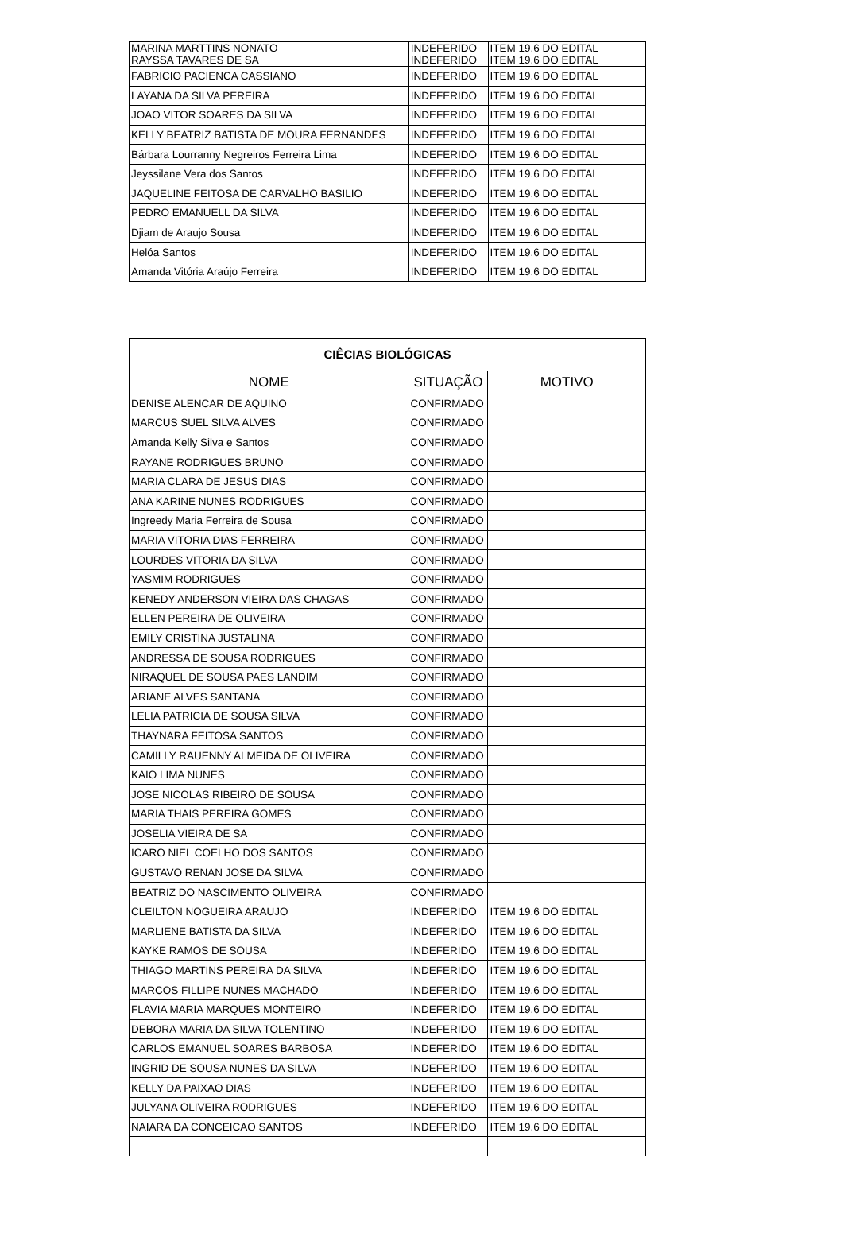| MARINA MARTTINS NONATO RAYSSA TAVARES DE SA | INDEFERIDO INDEFERIDO | ITEM 19.6 DO EDITAL ITEM 19.6 DO EDITAL |
| FABRICIO PACIENCA CASSIANO | INDEFERIDO | ITEM 19.6 DO EDITAL |
| LAYANA DA SILVA PEREIRA | INDEFERIDO | ITEM 19.6 DO EDITAL |
| JOAO VITOR SOARES DA SILVA | INDEFERIDO | ITEM 19.6 DO EDITAL |
| KELLY BEATRIZ BATISTA DE MOURA FERNANDES | INDEFERIDO | ITEM 19.6 DO EDITAL |
| Bárbara Lourranny Negreiros Ferreira Lima | INDEFERIDO | ITEM 19.6 DO EDITAL |
| Jeyssilane Vera dos Santos | INDEFERIDO | ITEM 19.6 DO EDITAL |
| JAQUELINE FEITOSA DE CARVALHO BASILIO | INDEFERIDO | ITEM 19.6 DO EDITAL |
| PEDRO EMANUELL DA SILVA | INDEFERIDO | ITEM 19.6 DO EDITAL |
| Djiam de Araujo Sousa | INDEFERIDO | ITEM 19.6 DO EDITAL |
| Helóa Santos | INDEFERIDO | ITEM 19.6 DO EDITAL |
| Amanda Vitória Araújo Ferreira | INDEFERIDO | ITEM 19.6 DO EDITAL |
| CIÊCIAS BIOLÓGICAS | | |
| --- | --- | --- |
| NOME | SITUAÇÃO | MOTIVO |
| DENISE ALENCAR DE AQUINO | CONFIRMADO | |
| MARCUS SUEL SILVA ALVES | CONFIRMADO | |
| Amanda Kelly Silva e Santos | CONFIRMADO | |
| RAYANE RODRIGUES BRUNO | CONFIRMADO | |
| MARIA CLARA DE JESUS DIAS | CONFIRMADO | |
| ANA KARINE NUNES RODRIGUES | CONFIRMADO | |
| Ingreedy Maria Ferreira de Sousa | CONFIRMADO | |
| MARIA VITORIA DIAS FERREIRA | CONFIRMADO | |
| LOURDES VITORIA DA SILVA | CONFIRMADO | |
| YASMIM RODRIGUES | CONFIRMADO | |
| KENEDY ANDERSON VIEIRA DAS CHAGAS | CONFIRMADO | |
| ELLEN PEREIRA DE OLIVEIRA | CONFIRMADO | |
| EMILY CRISTINA JUSTALINA | CONFIRMADO | |
| ANDRESSA DE SOUSA RODRIGUES | CONFIRMADO | |
| NIRAQUEL DE SOUSA PAES LANDIM | CONFIRMADO | |
| ARIANE ALVES SANTANA | CONFIRMADO | |
| LELIA PATRICIA DE SOUSA SILVA | CONFIRMADO | |
| THAYNARA FEITOSA SANTOS | CONFIRMADO | |
| CAMILLY RAUENNY ALMEIDA DE OLIVEIRA | CONFIRMADO | |
| KAIO LIMA NUNES | CONFIRMADO | |
| JOSE NICOLAS RIBEIRO DE SOUSA | CONFIRMADO | |
| MARIA THAIS PEREIRA GOMES | CONFIRMADO | |
| JOSELIA VIEIRA DE SA | CONFIRMADO | |
| ICARO NIEL COELHO DOS SANTOS | CONFIRMADO | |
| GUSTAVO RENAN JOSE DA SILVA | CONFIRMADO | |
| BEATRIZ DO NASCIMENTO OLIVEIRA | CONFIRMADO | |
| CLEILTON NOGUEIRA ARAUJO | INDEFERIDO | ITEM 19.6 DO EDITAL |
| MARLIENE BATISTA DA SILVA | INDEFERIDO | ITEM 19.6 DO EDITAL |
| KAYKE RAMOS DE SOUSA | INDEFERIDO | ITEM 19.6 DO EDITAL |
| THIAGO MARTINS PEREIRA DA SILVA | INDEFERIDO | ITEM 19.6 DO EDITAL |
| MARCOS FILLIPE NUNES MACHADO | INDEFERIDO | ITEM 19.6 DO EDITAL |
| FLAVIA MARIA MARQUES MONTEIRO | INDEFERIDO | ITEM 19.6 DO EDITAL |
| DEBORA MARIA DA SILVA TOLENTINO | INDEFERIDO | ITEM 19.6 DO EDITAL |
| CARLOS EMANUEL SOARES BARBOSA | INDEFERIDO | ITEM 19.6 DO EDITAL |
| INGRID DE SOUSA NUNES DA SILVA | INDEFERIDO | ITEM 19.6 DO EDITAL |
| KELLY DA PAIXAO DIAS | INDEFERIDO | ITEM 19.6 DO EDITAL |
| JULYANA OLIVEIRA RODRIGUES | INDEFERIDO | ITEM 19.6 DO EDITAL |
| NAIARA DA CONCEICAO SANTOS | INDEFERIDO | ITEM 19.6 DO EDITAL |